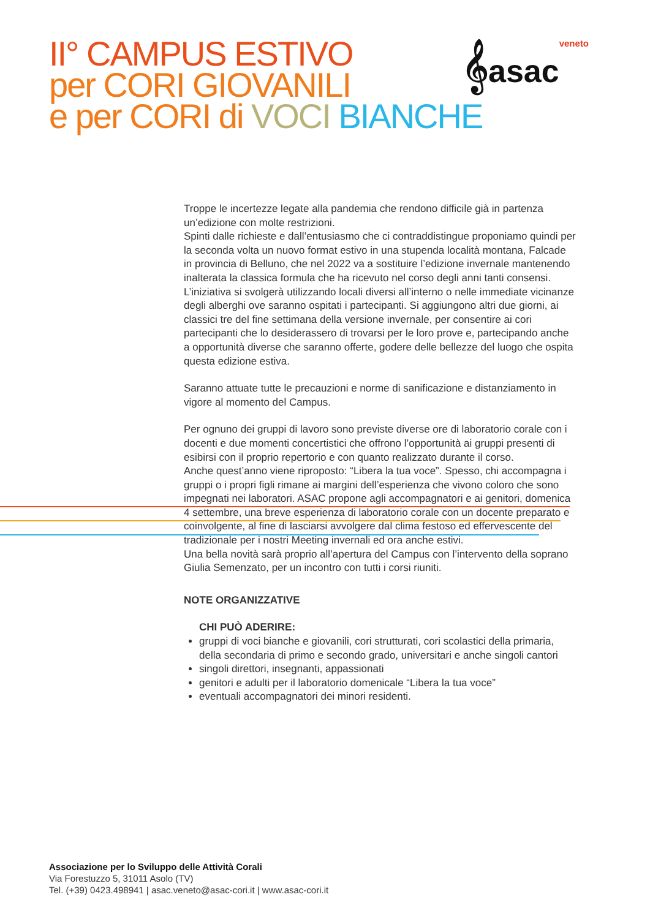II° CAMPUS ESTIVO
per CORI GIOVANILI
e per CORI di VOCI BIANCHE
𝄞asacveneto
Troppe le incertezze legate alla pandemia che rendono difficile già in partenza un’edizione con molte restrizioni.
Spinti dalle richieste e dall’entusiasmo che ci contraddistingue proponiamo quindi per la seconda volta un nuovo format estivo in una stupenda località montana, Falcade in provincia di Belluno, che nel 2022 va a sostituire l’edizione invernale mantenendo inalterata la classica formula che ha ricevuto nel corso degli anni tanti consensi.
L’iniziativa si svolgerà utilizzando locali diversi all’interno o nelle immediate vicinanze degli alberghi ove saranno ospitati i partecipanti. Si aggiungono altri due giorni, ai classici tre del fine settimana della versione invernale, per consentire ai cori partecipanti che lo desiderassero di trovarsi per le loro prove e, partecipando anche a opportunità diverse che saranno offerte, godere delle bellezze del luogo che ospita questa edizione estiva.
Saranno attuate tutte le precauzioni e norme di sanificazione e distanziamento in vigore al momento del Campus.
Per ognuno dei gruppi di lavoro sono previste diverse ore di laboratorio corale con i docenti e due momenti concertistici che offrono l’opportunità ai gruppi presenti di esibirsi con il proprio repertorio e con quanto realizzato durante il corso.
Anche quest’anno viene riproposto: “Libera la tua voce”. Spesso, chi accompagna i gruppi o i propri figli rimane ai margini dell’esperienza che vivono coloro che sono impegnati nei laboratori. ASAC propone agli accompagnatori e ai genitori, domenica 4 settembre, una breve esperienza di laboratorio corale con un docente preparato e coinvolgente, al fine di lasciarsi avvolgere dal clima festoso ed effervescente del tradizionale per i nostri Meeting invernali ed ora anche estivi.
Una bella novità sarà proprio all’apertura del Campus con l’intervento della soprano Giulia Semenzato, per un incontro con tutti i corsi riuniti.
NOTE ORGANIZZATIVE
CHI PUÒ ADERIRE:
gruppi di voci bianche e giovanili, cori strutturati, cori scolastici della primaria, della secondaria di primo e secondo grado, universitari e anche singoli cantori
singoli direttori, insegnanti, appassionati
genitori e adulti per il laboratorio domenicale “Libera la tua voce”
eventuali accompagnatori dei minori residenti.
Associazione per lo Sviluppo delle Attività Corali
Via Forestuzzo 5, 31011 Asolo (TV)
Tel. (+39) 0423.498941 | asac.veneto@asac-cori.it | www.asac-cori.it